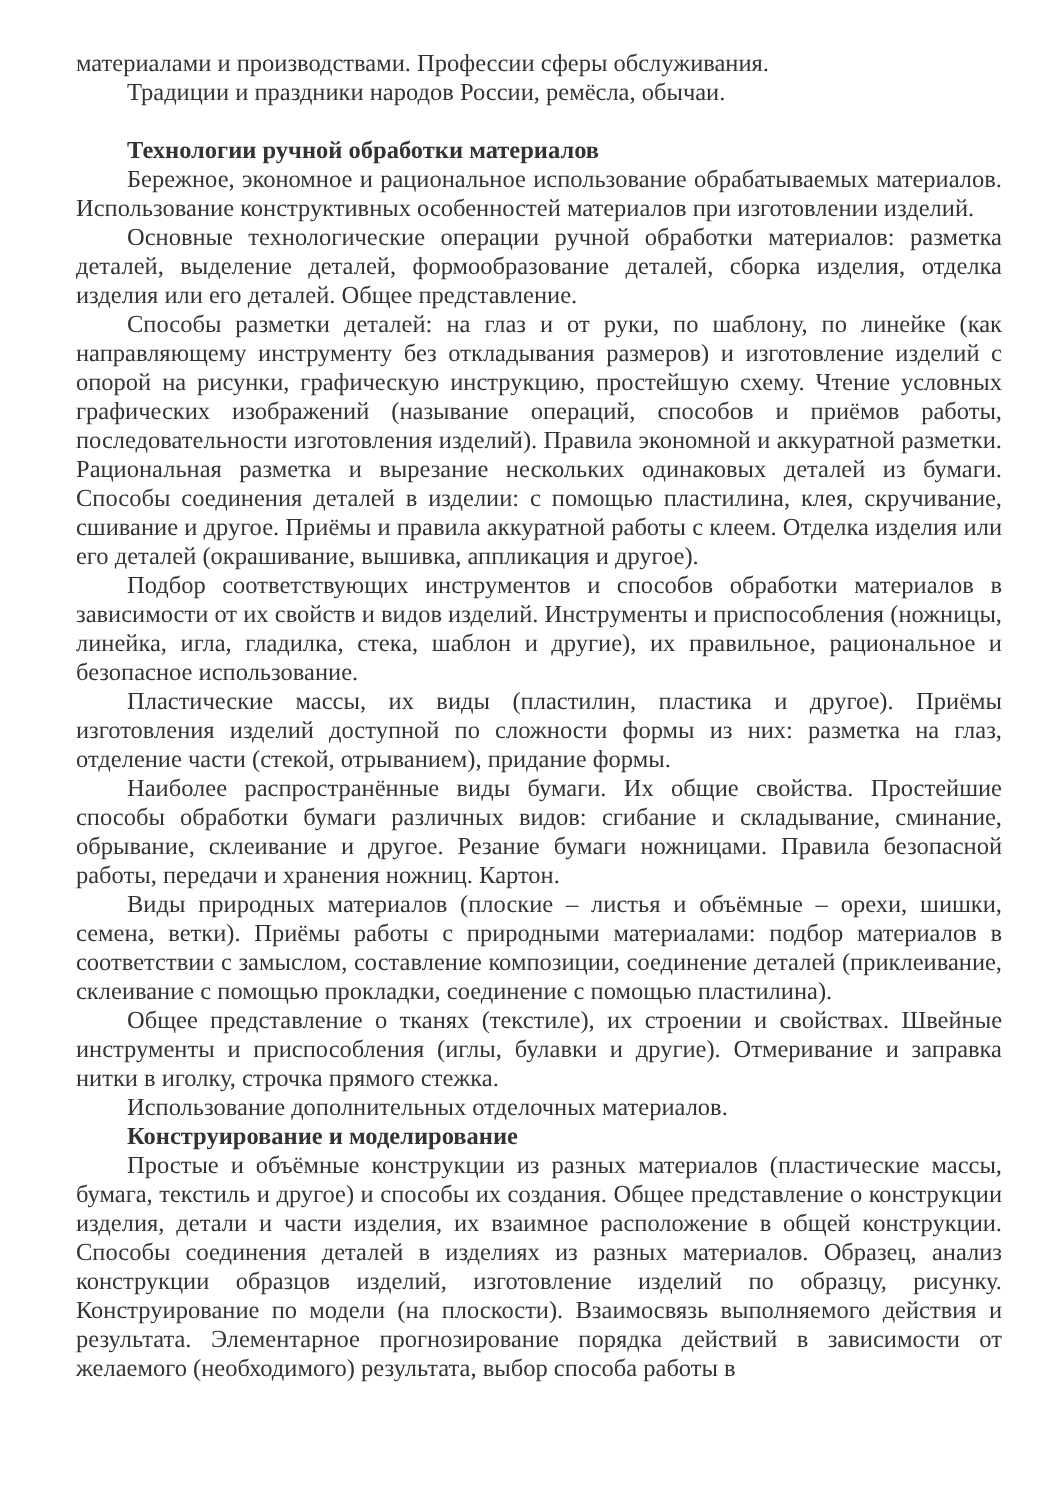материалами и производствами. Профессии сферы обслуживания.
Традиции и праздники народов России, ремёсла, обычаи.
Технологии ручной обработки материалов
Бережное, экономное и рациональное использование обрабатываемых материалов. Использование конструктивных особенностей материалов при изготовлении изделий.
Основные технологические операции ручной обработки материалов: разметка деталей, выделение деталей, формообразование деталей, сборка изделия, отделка изделия или его деталей. Общее представление.
Способы разметки деталей: на глаз и от руки, по шаблону, по линейке (как направляющему инструменту без откладывания размеров) и изготовление изделий с опорой на рисунки, графическую инструкцию, простейшую схему. Чтение условных графических изображений (называние операций, способов и приёмов работы, последовательности изготовления изделий). Правила экономной и аккуратной разметки. Рациональная разметка и вырезание нескольких одинаковых деталей из бумаги. Способы соединения деталей в изделии: с помощью пластилина, клея, скручивание, сшивание и другое. Приёмы и правила аккуратной работы с клеем. Отделка изделия или его деталей (окрашивание, вышивка, аппликация и другое).
Подбор соответствующих инструментов и способов обработки материалов в зависимости от их свойств и видов изделий. Инструменты и приспособления (ножницы, линейка, игла, гладилка, стека, шаблон и другие), их правильное, рациональное и безопасное использование.
Пластические массы, их виды (пластилин, пластика и другое). Приёмы изготовления изделий доступной по сложности формы из них: разметка на глаз, отделение части (стекой, отрыванием), придание формы.
Наиболее распространённые виды бумаги. Их общие свойства. Простейшие способы обработки бумаги различных видов: сгибание и складывание, сминание, обрывание, склеивание и другое. Резание бумаги ножницами. Правила безопасной работы, передачи и хранения ножниц. Картон.
Виды природных материалов (плоские – листья и объёмные – орехи, шишки, семена, ветки). Приёмы работы с природными материалами: подбор материалов в соответствии с замыслом, составление композиции, соединение деталей (приклеивание, склеивание с помощью прокладки, соединение с помощью пластилина).
Общее представление о тканях (текстиле), их строении и свойствах. Швейные инструменты и приспособления (иглы, булавки и другие). Отмеривание и заправка нитки в иголку, строчка прямого стежка.
Использование дополнительных отделочных материалов.
Конструирование и моделирование
Простые и объёмные конструкции из разных материалов (пластические массы, бумага, текстиль и другое) и способы их создания. Общее представление о конструкции изделия, детали и части изделия, их взаимное расположение в общей конструкции. Способы соединения деталей в изделиях из разных материалов. Образец, анализ конструкции образцов изделий, изготовление изделий по образцу, рисунку. Конструирование по модели (на плоскости). Взаимосвязь выполняемого действия и результата. Элементарное прогнозирование порядка действий в зависимости от желаемого (необходимого) результата, выбор способа работы в